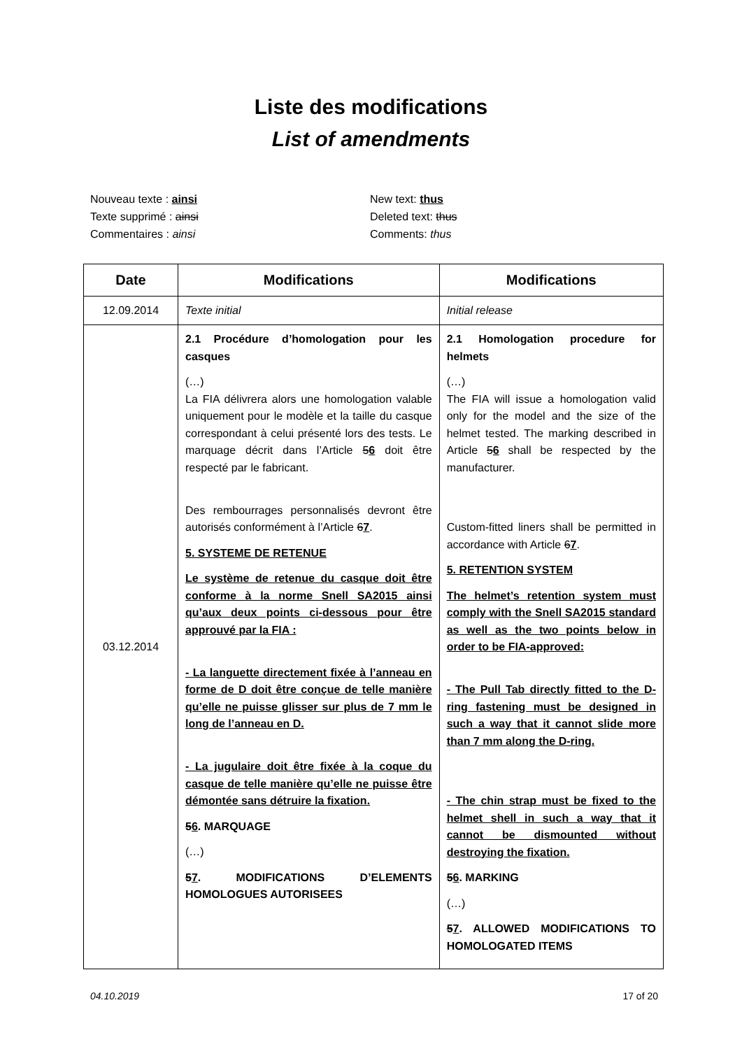Liste des modifications
List of amendments
Nouveau texte : ainsi
Texte supprimé : ainsi
Commentaires : ainsi
New text: thus
Deleted text: thus
Comments: thus
| Date | Modifications | Modifications |
| --- | --- | --- |
| 12.09.2014 | Texte initial | Initial release |
| 03.12.2014 | 2.1 Procédure d’homologation pour les casques (…) La FIA délivrera alors une homologation valable uniquement pour le modèle et la taille du casque correspondant à celui présenté lors des tests. Le marquage décrit dans l’Article 5 6 doit être respecté par le fabricant. Des rembourrages personnalisés devront être autorisés conformément à l’Article 6 7 . 5. SYSTEME DE RETENUE Le système de retenue du casque doit être conforme à la norme Snell SA2015 ainsi qu’aux deux points ci-dessous pour être approuvé par la FIA : - La languette directement fixée à l’anneau en forme de D doit être conçue de telle manière qu’elle ne puisse glisser sur plus de 7 mm le long de l’anneau en D. - La jugulaire doit être fixée à la coque du casque de telle manière qu’elle ne puisse être démontée sans détruire la fixation. 5 6 . MARQUAGE (…) 5 7 . MODIFICATIONS D’ELEMENTS HOMOLOGUES AUTORISEES | 2.1 Homologation procedure for helmets (…) The FIA will issue a homologation valid only for the model and the size of the helmet tested. The marking described in Article 5 6 shall be respected by the manufacturer. Custom-fitted liners shall be permitted in accordance with Article 6 7 . 5. RETENTION SYSTEM The helmet’s retention system must comply with the Snell SA2015 standard as well as the two points below in order to be FIA-approved: - The Pull Tab directly fitted to the D-ring fastening must be designed in such a way that it cannot slide more than 7 mm along the D-ring. - The chin strap must be fixed to the helmet shell in such a way that it cannot be dismounted without destroying the fixation. 5 6 . MARKING (…) 5 7 . ALLOWED MODIFICATIONS TO HOMOLOGATED ITEMS |
04.10.2019 17 of 20